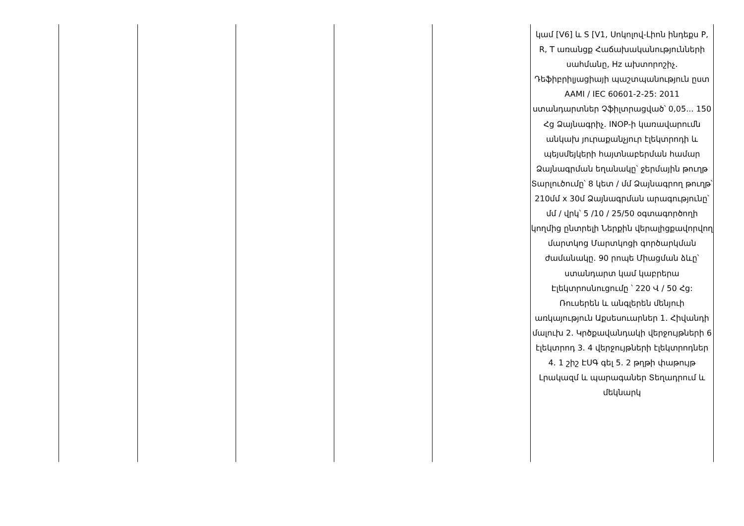| | | | | | կամ [V6] և S [V1, Սոկոլով-Լիոն ինդեքս P, R, T առանցք Հաճախականությունների սահմանը, Hz ախտորոշիչ. Դեֆիբրիլյացիայի պաշտպանություն ըստ AAMI / IEC 60601-2-25: 2011 ստանդարտներ Չֆիլտրացված՝ 0,05... 150 Հց Ձայնագրիչ. INOP-ի կառավարումն անկախ յուրաքանչյուր էլեկտրոդի և պեյսմեյկերի հայտնաբերման համար Ձայնագրման եղանակը՝ ջերմային թուղթ Տարլուծումը՝ 8 կետ / մմ Ձայնագրող թուղթ՝ 210մմ x 30մ Ձայնագրման արագությունը՝ մմ / վրկ՝ 5 /10 / 25/50 օգտագործողի կողմից ընտրելի Ներքին վերալիցքավորվող մարտկոց Մարտկոցի գործարկման ժամանակը. 90 րոպե Միացման ձևը՝ ստանդարտ կամ կաբրերա Էլեկտրոսնուցումը ՝ 220 Վ / 50 Հց: Ռուսերեն և անգլերեն մենյուի առկայություն Աքսեսուարներ 1. Հիվանդի մալուխ 2. Կրծքավանդակի վերջույթների 6 էլեկտրոդ 3. 4 վերջույթների էլեկտրոդներ 4. 1 շիշ ԷՍԳ գել 5. 2 թղթի փաթույթ Լրակազմ և պարագաներ Տեղադրում և մեկնարկ |